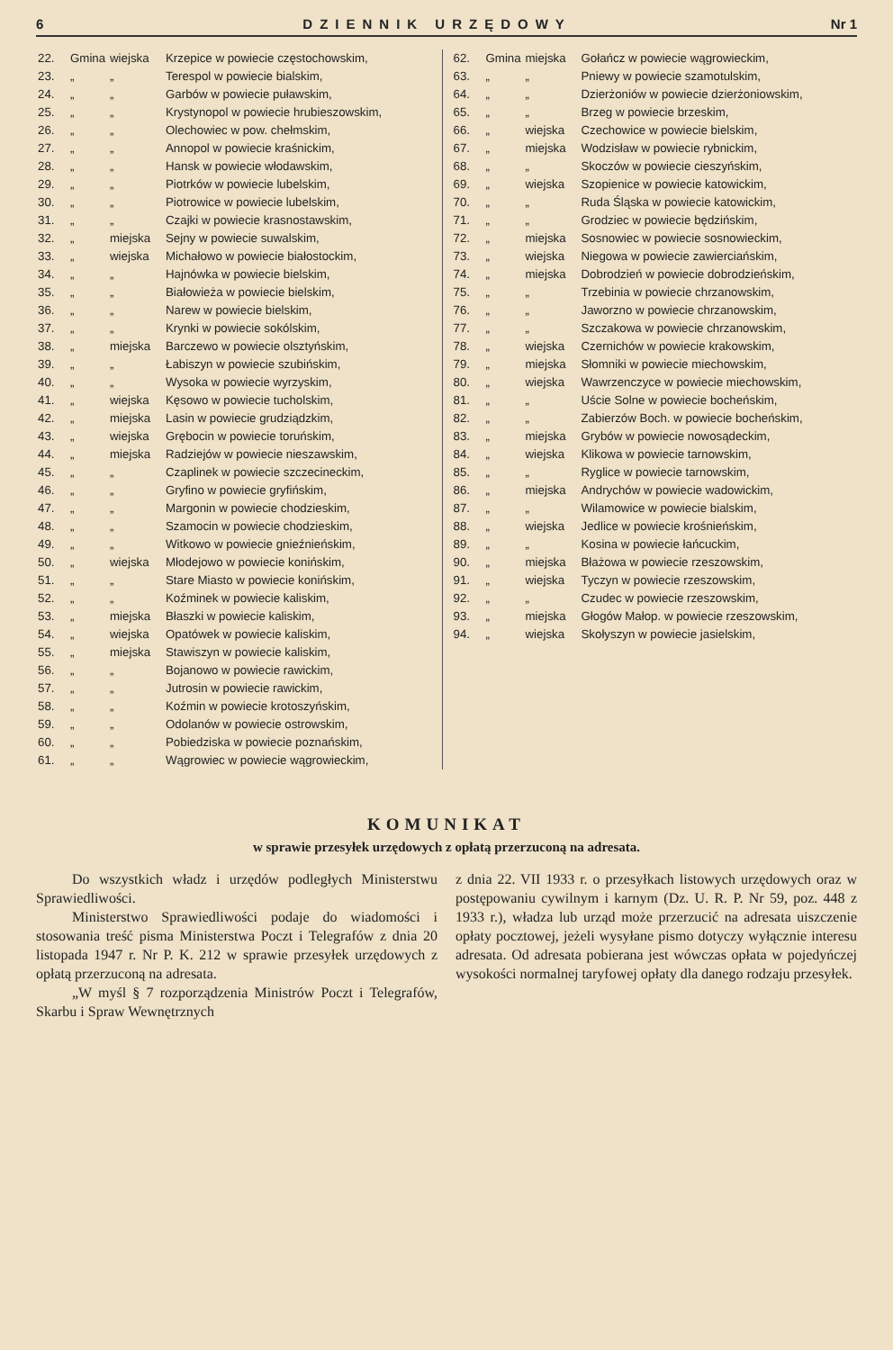6 DZIENNIK URZĘDOWY Nr 1
| 22. | Gmina | wiejska | Krzepice w powiecie częstochowskim, |
| 23. | „ | „ | Terespol w powiecie bialskim, |
| 24. | „ | „ | Garbów w powiecie puławskim, |
| 25. | „ | „ | Krystynopol w powiecie hrubieszowskim, |
| 26. | „ | „ | Olechowiec w pow. chełmskim, |
| 27. | „ | „ | Annopol w powiecie kraśnickim, |
| 28. | „ | „ | Hansk w powiecie włodawskim, |
| 29. | „ | „ | Piotrków w powiecie lubelskim, |
| 30. | „ | „ | Piotrowice w powiecie lubelskim, |
| 31. | „ | „ | Czajki w powiecie krasnostawskim, |
| 32. | „ | miejska | Sejny w powiecie suwalskim, |
| 33. | „ | wiejska | Michałowo w powiecie białostockim, |
| 34. | „ | „ | Hajnówka w powiecie bielskim, |
| 35. | „ | „ | Białowieża w powiecie bielskim, |
| 36. | „ | „ | Narew w powiecie bielskim, |
| 37. | „ | „ | Krynki w powiecie sokólskim, |
| 38. | „ | miejska | Barczewo w powiecie olsztyńskim, |
| 39. | „ | „ | Łabiszyn w powiecie szubińskim, |
| 40. | „ | „ | Wysoka w powiecie wyrzyskim, |
| 41. | „ | wiejska | Kęsowo w powiecie tucholskim, |
| 42. | „ | miejska | Lasin w powiecie grudziądzkim, |
| 43. | „ | wiejska | Grębocin w powiecie toruńskim, |
| 44. | „ | miejska | Radziejów w powiecie nieszawskim, |
| 45. | „ | „ | Czaplinek w powiecie szczecineckim, |
| 46. | „ | „ | Gryfino w powiecie gryfińskim, |
| 47. | „ | „ | Margonin w powiecie chodzieskim, |
| 48. | „ | „ | Szamocin w powiecie chodzieskim, |
| 49. | „ | „ | Witkowo w powiecie gnieźnieńskim, |
| 50. | „ | wiejska | Młodejowo w powiecie konińskim, |
| 51. | „ | „ | Stare Miasto w powiecie konińskim, |
| 52. | „ | „ | Koźminek w powiecie kaliskim, |
| 53. | „ | miejska | Błaszki w powiecie kaliskim, |
| 54. | „ | wiejska | Opatówek w powiecie kaliskim, |
| 55. | „ | miejska | Stawiszyn w powiecie kaliskim, |
| 56. | „ | „ | Bojanowo w powiecie rawickim, |
| 57. | „ | „ | Jutrosin w powiecie rawickim, |
| 58. | „ | „ | Koźmin w powiecie krotoszyńskim, |
| 59. | „ | „ | Odolanów w powiecie ostrowskim, |
| 60. | „ | „ | Pobiedziska w powiecie poznańskim, |
| 61. | „ | „ | Wągrowiec w powiecie wągrowieckim, |
| 62. | Gmina | miejska | Gołańcz w powiecie wągrowieckim, |
| 63. | „ | „ | Pniewy w powiecie szamotulskim, |
| 64. | „ | „ | Dzierżoniów w powiecie dzierżoniowskim, |
| 65. | „ | „ | Brzeg w powiecie brzeskim, |
| 66. | „ | wiejska | Czechowice w powiecie bielskim, |
| 67. | „ | miejska | Wodzisław w powiecie rybnickim, |
| 68. | „ | „ | Skoczów w powiecie cieszyńskim, |
| 69. | „ | wiejska | Szopienice w powiecie katowickim, |
| 70. | „ | „ | Ruda Śląska w powiecie katowickim, |
| 71. | „ | „ | Grodziec w powiecie będzińskim, |
| 72. | „ | miejska | Sosnowiec w powiecie sosnowieckim, |
| 73. | „ | wiejska | Niegowa w powiecie zawierciańskim, |
| 74. | „ | miejska | Dobrodzień w powiecie dobrodzieńskim, |
| 75. | „ | „ | Trzebinia w powiecie chrzanowskim, |
| 76. | „ | „ | Jaworzno w powiecie chrzanowskim, |
| 77. | „ | „ | Szczakowa w powiecie chrzanowskim, |
| 78. | „ | wiejska | Czernichów w powiecie krakowskim, |
| 79. | „ | miejska | Słomniki w powiecie miechowskim, |
| 80. | „ | wiejska | Wawrzenczyce w powiecie miechowskim, |
| 81. | „ | „ | Uście Solne w powiecie bocheńskim, |
| 82. | „ | „ | Zabierzów Boch. w powiecie bocheńskim, |
| 83. | „ | miejska | Grybów w powiecie nowosądeckim, |
| 84. | „ | wiejska | Klikowa w powiecie tarnowskim, |
| 85. | „ | „ | Ryglice w powiecie tarnowskim, |
| 86. | „ | miejska | Andrychów w powiecie wadowickim, |
| 87. | „ | „ | Wilamowice w powiecie bialskim, |
| 88. | „ | wiejska | Jedlice w powiecie krośnieńskim, |
| 89. | „ | „ | Kosina w powiecie łańcuckim, |
| 90. | „ | miejska | Błażowa w powiecie rzeszowskim, |
| 91. | „ | wiejska | Tyczyn w powiecie rzeszowskim, |
| 92. | „ | „ | Czudec w powiecie rzeszowskim, |
| 93. | „ | miejska | Głogów Małop. w powiecie rzeszowskim, |
| 94. | „ | wiejska | Skołyszyn w powiecie jasielskim, |
KOMUNIKAT
w sprawie przesyłek urzędowych z opłatą przerzuconą na adresata.
Do wszystkich władz i urzędów podległych Ministerstwu Sprawiedliwości.
Ministerstwo Sprawiedliwości podaje do wiadomości i stosowania treść pisma Ministerstwa Poczt i Telegrafów z dnia 20 listopada 1947 r. Nr P. K. 212 w sprawie przesyłek urzędowych z opłatą przerzuconą na adresata.
„W myśl § 7 rozporządzenia Ministrów Poczt i Telegrafów, Skarbu i Spraw Wewnętrznych
z dnia 22. VII 1933 r. o przesyłkach listowych urzędowych oraz w postępowaniu cywilnym i karnym (Dz. U. R. P. Nr 59, poz. 448 z 1933 r.), władza lub urząd może przerzucić na adresata uiszczenie opłaty pocztowej, jeżeli wysyłane pismo dotyczy wyłącznie interesu adresata. Od adresata pobierana jest wówczas opłata w pojedyńczej wysokości normalnej taryfowej opłaty dla danego rodzaju przesyłek.